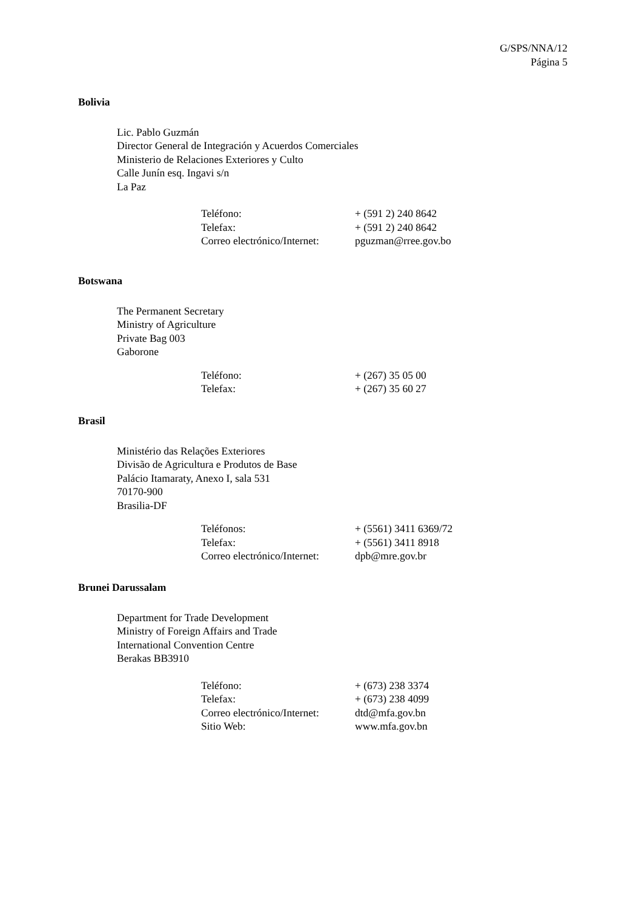G/SPS/NNA/12
Página 5
Bolivia
Lic. Pablo Guzmán
Director General de Integración y Acuerdos Comerciales
Ministerio de Relaciones Exteriores y Culto
Calle Junín esq. Ingavi s/n
La Paz
| Teléfono: | + (591 2) 240 8642 |
| Telefax: | + (591 2) 240 8642 |
| Correo electrónico/Internet: | pguzman@rree.gov.bo |
Botswana
The Permanent Secretary
Ministry of Agriculture
Private Bag 003
Gaborone
| Teléfono: | + (267) 35 05 00 |
| Telefax: | + (267) 35 60 27 |
Brasil
Ministério das Relações Exteriores
Divisão de Agricultura e Produtos de Base
Palácio Itamaraty, Anexo I, sala 531
70170-900
Brasilia-DF
| Teléfonos: | + (5561) 3411 6369/72 |
| Telefax: | + (5561) 3411 8918 |
| Correo electrónico/Internet: | dpb@mre.gov.br |
Brunei Darussalam
Department for Trade Development
Ministry of Foreign Affairs and Trade
International Convention Centre
Berakas BB3910
| Teléfono: | + (673) 238 3374 |
| Telefax: | + (673) 238 4099 |
| Correo electrónico/Internet: | dtd@mfa.gov.bn |
| Sitio Web: | www.mfa.gov.bn |